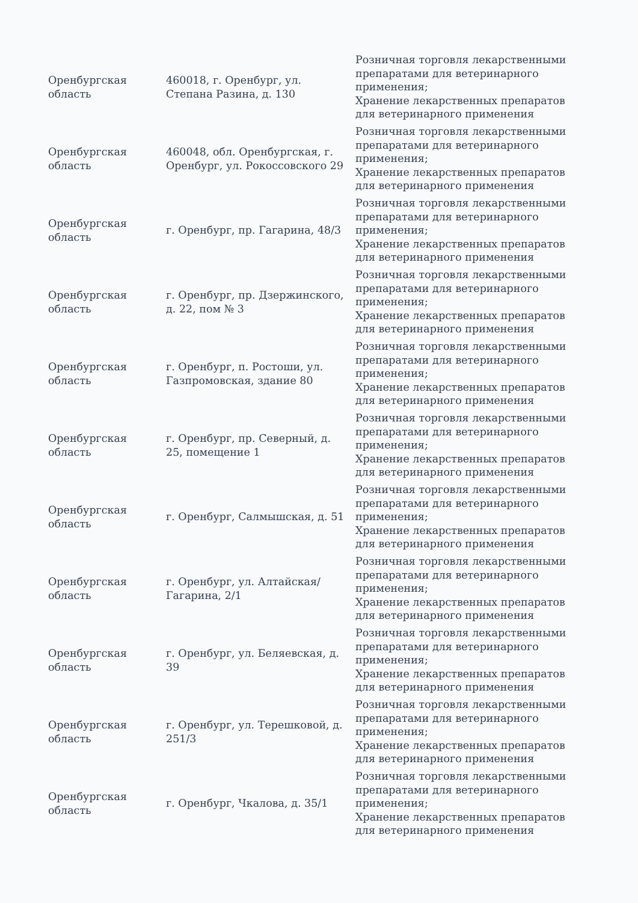| Оренбургская область | 460018, г. Оренбург, ул. Степана Разина, д. 130 | Розничная торговля лекарственными препаратами для ветеринарного применения; Хранение лекарственных препаратов для ветеринарного применения |
| Оренбургская область | 460048, обл. Оренбургская, г. Оренбург, ул. Рокоссовского 29 | Розничная торговля лекарственными препаратами для ветеринарного применения; Хранение лекарственных препаратов для ветеринарного применения |
| Оренбургская область | г. Оренбург, пр. Гагарина, 48/3 | Розничная торговля лекарственными препаратами для ветеринарного применения; Хранение лекарственных препаратов для ветеринарного применения |
| Оренбургская область | г. Оренбург, пр. Дзержинского, д. 22, пом № 3 | Розничная торговля лекарственными препаратами для ветеринарного применения; Хранение лекарственных препаратов для ветеринарного применения |
| Оренбургская область | г. Оренбург, п. Ростоши, ул. Газпромовская, здание 80 | Розничная торговля лекарственными препаратами для ветеринарного применения; Хранение лекарственных препаратов для ветеринарного применения |
| Оренбургская область | г. Оренбург, пр. Северный, д. 25, помещение 1 | Розничная торговля лекарственными препаратами для ветеринарного применения; Хранение лекарственных препаратов для ветеринарного применения |
| Оренбургская область | г. Оренбург, Салмышская, д. 51 | Розничная торговля лекарственными препаратами для ветеринарного применения; Хранение лекарственных препаратов для ветеринарного применения |
| Оренбургская область | г. Оренбург, ул. Алтайская/Гагарина, 2/1 | Розничная торговля лекарственными препаратами для ветеринарного применения; Хранение лекарственных препаратов для ветеринарного применения |
| Оренбургская область | г. Оренбург, ул. Беляевская, д. 39 | Розничная торговля лекарственными препаратами для ветеринарного применения; Хранение лекарственных препаратов для ветеринарного применения |
| Оренбургская область | г. Оренбург, ул. Терешковой, д. 251/3 | Розничная торговля лекарственными препаратами для ветеринарного применения; Хранение лекарственных препаратов для ветеринарного применения |
| Оренбургская область | г. Оренбург, Чкалова, д. 35/1 | Розничная торговля лекарственными препаратами для ветеринарного применения; Хранение лекарственных препаратов для ветеринарного применения |